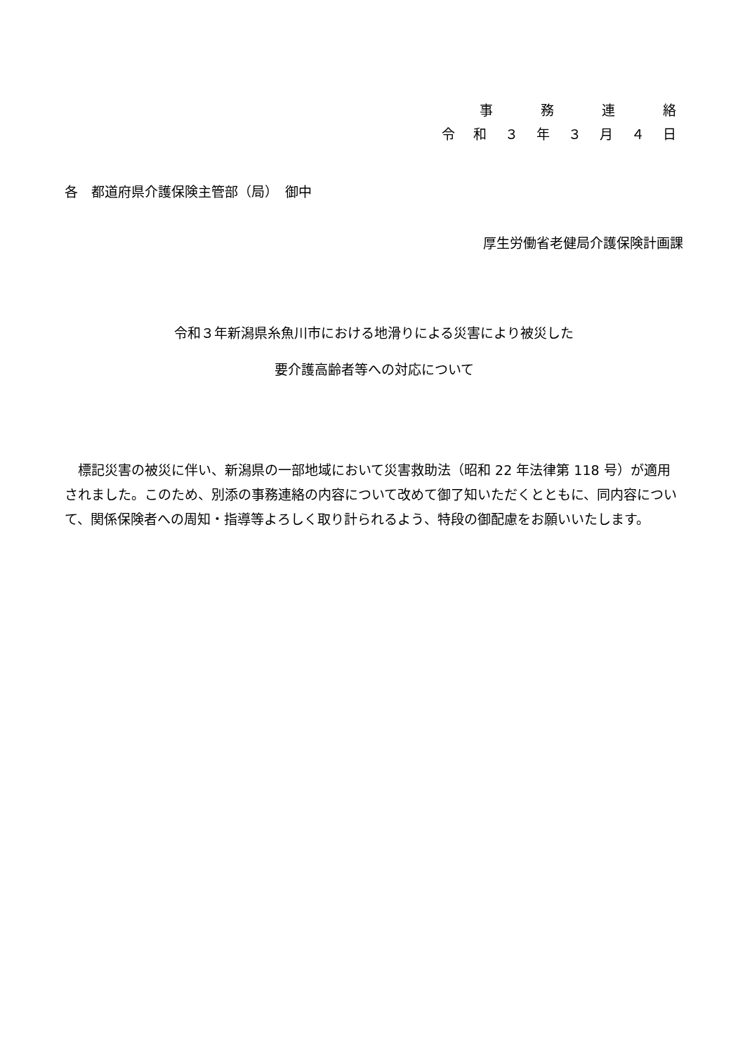事　　務　　連　　絡
令 和 ３ 年 ３ 月 ４ 日
各　都道府県介護保険主管部（局）　御中
厚生労働省老健局介護保険計画課
令和３年新潟県糸魚川市における地滑りによる災害により被災した
要介護高齢者等への対応について
標記災害の被災に伴い、新潟県の一部地域において災害救助法（昭和 22 年法律第 118 号）が適用されました。このため、別添の事務連絡の内容について改めて御了知いただくとともに、同内容について、関係保険者への周知・指導等よろしく取り計られるよう、特段の御配慮をお願いいたします。